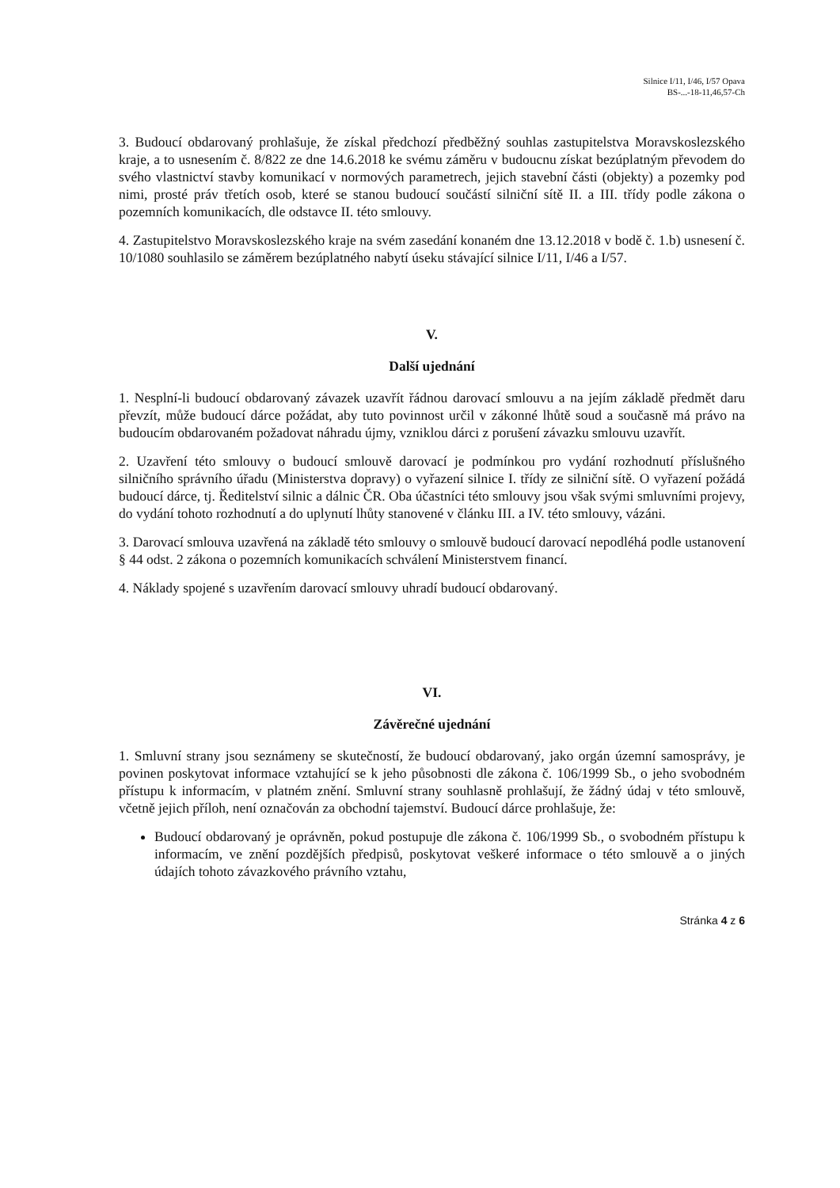Silnice I/11, I/46, I/57 Opava
BS-...-18-11,46,57-Ch
3. Budoucí obdarovaný prohlašuje, že získal předchozí předběžný souhlas zastupitelstva Moravskoslezského kraje, a to usnesením č. 8/822 ze dne 14.6.2018 ke svému záměru v budoucnu získat bezúplatným převodem do svého vlastnictví stavby komunikací v normových parametrech, jejich stavební části (objekty) a pozemky pod nimi, prosté práv třetích osob, které se stanou budoucí součástí silniční sítě II. a III. třídy podle zákona o pozemních komunikacích, dle odstavce II. této smlouvy.
4. Zastupitelstvo Moravskoslezského kraje na svém zasedání konaném dne 13.12.2018 v bodě č. 1.b) usnesení č. 10/1080 souhlasilo se záměrem bezúplatného nabytí úseku stávající silnice I/11, I/46 a I/57.
V.
Další ujednání
1. Nesplní-li budoucí obdarovaný závazek uzavřít řádnou darovací smlouvu a na jejím základě předmět daru převzít, může budoucí dárce požádat, aby tuto povinnost určil v zákonné lhůtě soud a současně má právo na budoucím obdarovaném požadovat náhradu újmy, vzniklou dárci z porušení závazku smlouvu uzavřít.
2. Uzavření této smlouvy o budoucí smlouvě darovací je podmínkou pro vydání rozhodnutí příslušného silničního správního úřadu (Ministerstva dopravy) o vyřazení silnice I. třídy ze silniční sítě. O vyřazení požádá budoucí dárce, tj. Ředitelství silnic a dálnic ČR. Oba účastníci této smlouvy jsou však svými smluvními projevy, do vydání tohoto rozhodnutí a do uplynutí lhůty stanovené v článku III. a IV. této smlouvy, vázáni.
3. Darovací smlouva uzavřená na základě této smlouvy o smlouvě budoucí darovací nepodléhá podle ustanovení § 44 odst. 2 zákona o pozemních komunikacích schválení Ministerstvem financí.
4. Náklady spojené s uzavřením darovací smlouvy uhradí budoucí obdarovaný.
VI.
Závěrečné ujednání
1. Smluvní strany jsou seznámeny se skutečností, že budoucí obdarovaný, jako orgán územní samosprávy, je povinen poskytovat informace vztahující se k jeho působnosti dle zákona č. 106/1999 Sb., o jeho svobodném přístupu k informacím, v platném znění. Smluvní strany souhlasně prohlašují, že žádný údaj v této smlouvě, včetně jejich příloh, není označován za obchodní tajemství. Budoucí dárce prohlašuje, že:
Budoucí obdarovaný je oprávněn, pokud postupuje dle zákona č. 106/1999 Sb., o svobodném přístupu k informacím, ve znění pozdějších předpisů, poskytovat veškeré informace o této smlouvě a o jiných údajích tohoto závazkového právního vztahu,
Stránka 4 z 6